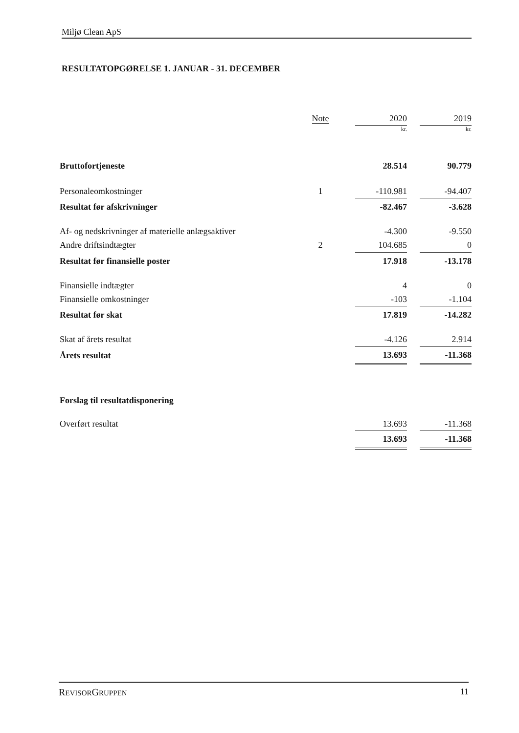Miljø Clean ApS
RESULTATOPGØRELSE 1. JANUAR - 31. DECEMBER
| | Note | | 2020 | | 2019 |
| | | | kr. | | kr. |
| Bruttofortjeneste | | | 28.514 | | 90.779 |
| Personaleomkostninger | 1 | | -110.981 | | -94.407 |
| Resultat før afskrivninger | | | -82.467 | | -3.628 |
| Af- og nedskrivninger af materielle anlægsaktiver | | | -4.300 | | -9.550 |
| Andre driftsindtægter | 2 | | 104.685 | | 0 |
| Resultat før finansielle poster | | | 17.918 | | -13.178 |
| Finansielle indtægter | | | 4 | | 0 |
| Finansielle omkostninger | | | -103 | | -1.104 |
| Resultat før skat | | | 17.819 | | -14.282 |
| Skat af årets resultat | | | -4.126 | | 2.914 |
| Årets resultat | | | 13.693 | | -11.368 |
| Forslag til resultatdisponering | | | | | |
| Overført resultat | | | 13.693 | | -11.368 |
| | | | 13.693 | | -11.368 |
REVISORGRUPPEN 11